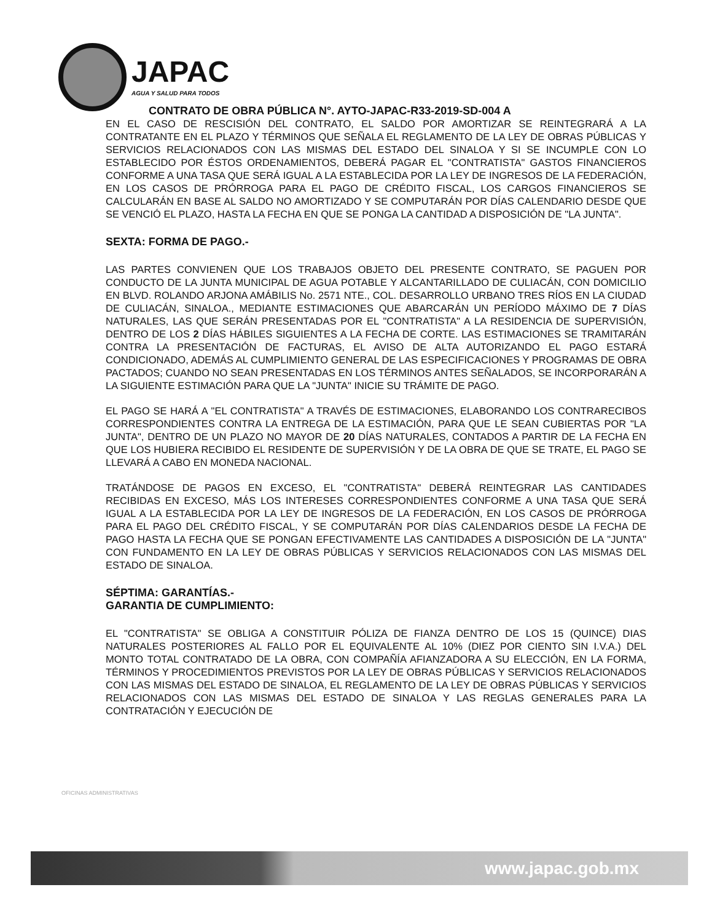JAPAC
AGUA Y SALUD PARA TODOS
CONTRATO DE OBRA PÚBLICA N°. AYTO-JAPAC-R33-2019-SD-004 A
EN EL CASO DE RESCISIÓN DEL CONTRATO, EL SALDO POR AMORTIZAR SE REINTEGRARÁ A LA CONTRATANTE EN EL PLAZO Y TÉRMINOS QUE SEÑALA EL REGLAMENTO DE LA LEY DE OBRAS PÚBLICAS Y SERVICIOS RELACIONADOS CON LAS MISMAS DEL ESTADO DEL SINALOA Y SI SE INCUMPLE CON LO ESTABLECIDO POR ÉSTOS ORDENAMIENTOS, DEBERÁ PAGAR EL "CONTRATISTA" GASTOS FINANCIEROS CONFORME A UNA TASA QUE SERÁ IGUAL A LA ESTABLECIDA POR LA LEY DE INGRESOS DE LA FEDERACIÓN, EN LOS CASOS DE PRÓRROGA PARA EL PAGO DE CRÉDITO FISCAL, LOS CARGOS FINANCIEROS SE CALCULARÁN EN BASE AL SALDO NO AMORTIZADO Y SE COMPUTARÁN POR DÍAS CALENDARIO DESDE QUE SE VENCIÓ EL PLAZO, HASTA LA FECHA EN QUE SE PONGA LA CANTIDAD A DISPOSICIÓN DE "LA JUNTA".
SEXTA: FORMA DE PAGO.-
LAS PARTES CONVIENEN QUE LOS TRABAJOS OBJETO DEL PRESENTE CONTRATO, SE PAGUEN POR CONDUCTO DE LA JUNTA MUNICIPAL DE AGUA POTABLE Y ALCANTARILLADO DE CULIACÁN, CON DOMICILIO EN BLVD. ROLANDO ARJONA AMÁBILIS No. 2571 NTE., COL. DESARROLLO URBANO TRES RÍOS EN LA CIUDAD DE CULIACÁN, SINALOA., MEDIANTE ESTIMACIONES QUE ABARCARÁN UN PERÍODO MÁXIMO DE 7 DÍAS NATURALES, LAS QUE SERÁN PRESENTADAS POR EL "CONTRATISTA" A LA RESIDENCIA DE SUPERVISIÓN, DENTRO DE LOS 2 DÍAS HÁBILES SIGUIENTES A LA FECHA DE CORTE. LAS ESTIMACIONES SE TRAMITARÁN CONTRA LA PRESENTACIÓN DE FACTURAS, EL AVISO DE ALTA AUTORIZANDO EL PAGO ESTARÁ CONDICIONADO, ADEMÁS AL CUMPLIMIENTO GENERAL DE LAS ESPECIFICACIONES Y PROGRAMAS DE OBRA PACTADOS; CUANDO NO SEAN PRESENTADAS EN LOS TÉRMINOS ANTES SEÑALADOS, SE INCORPORARÁN A LA SIGUIENTE ESTIMACIÓN PARA QUE LA "JUNTA" INICIE SU TRÁMITE DE PAGO.
EL PAGO SE HARÁ A "EL CONTRATISTA" A TRAVÉS DE ESTIMACIONES, ELABORANDO LOS CONTRARECIBOS CORRESPONDIENTES CONTRA LA ENTREGA DE LA ESTIMACIÓN, PARA QUE LE SEAN CUBIERTAS POR "LA JUNTA", DENTRO DE UN PLAZO NO MAYOR DE 20 DÍAS NATURALES, CONTADOS A PARTIR DE LA FECHA EN QUE LOS HUBIERA RECIBIDO EL RESIDENTE DE SUPERVISIÓN Y DE LA OBRA DE QUE SE TRATE, EL PAGO SE LLEVARÁ A CABO EN MONEDA NACIONAL.
TRATÁNDOSE DE PAGOS EN EXCESO, EL "CONTRATISTA" DEBERÁ REINTEGRAR LAS CANTIDADES RECIBIDAS EN EXCESO, MÁS LOS INTERESES CORRESPONDIENTES CONFORME A UNA TASA QUE SERÁ IGUAL A LA ESTABLECIDA POR LA LEY DE INGRESOS DE LA FEDERACIÓN, EN LOS CASOS DE PRÓRROGA PARA EL PAGO DEL CRÉDITO FISCAL, Y SE COMPUTARÁN POR DÍAS CALENDARIOS DESDE LA FECHA DE PAGO HASTA LA FECHA QUE SE PONGAN EFECTIVAMENTE LAS CANTIDADES A DISPOSICIÓN DE LA "JUNTA" CON FUNDAMENTO EN LA LEY DE OBRAS PÚBLICAS Y SERVICIOS RELACIONADOS CON LAS MISMAS DEL ESTADO DE SINALOA.
SÉPTIMA: GARANTÍAS.-
GARANTIA DE CUMPLIMIENTO:
EL "CONTRATISTA" SE OBLIGA A CONSTITUIR PÓLIZA DE FIANZA DENTRO DE LOS 15 (QUINCE) DIAS NATURALES POSTERIORES AL FALLO POR EL EQUIVALENTE AL 10% (DIEZ POR CIENTO SIN I.V.A.) DEL MONTO TOTAL CONTRATADO DE LA OBRA, CON COMPAÑÍA AFIANZADORA A SU ELECCIÓN, EN LA FORMA, TÉRMINOS Y PROCEDIMIENTOS PREVISTOS POR LA LEY DE OBRAS PÚBLICAS Y SERVICIOS RELACIONADOS CON LAS MISMAS DEL ESTADO DE SINALOA, EL REGLAMENTO DE LA LEY DE OBRAS PÚBLICAS Y SERVICIOS RELACIONADOS CON LAS MISMAS DEL ESTADO DE SINALOA Y LAS REGLAS GENERALES PARA LA CONTRATACIÓN Y EJECUCIÓN DE
OFICINAS ADMINISTRATIVAS
www.japac.gob.mx